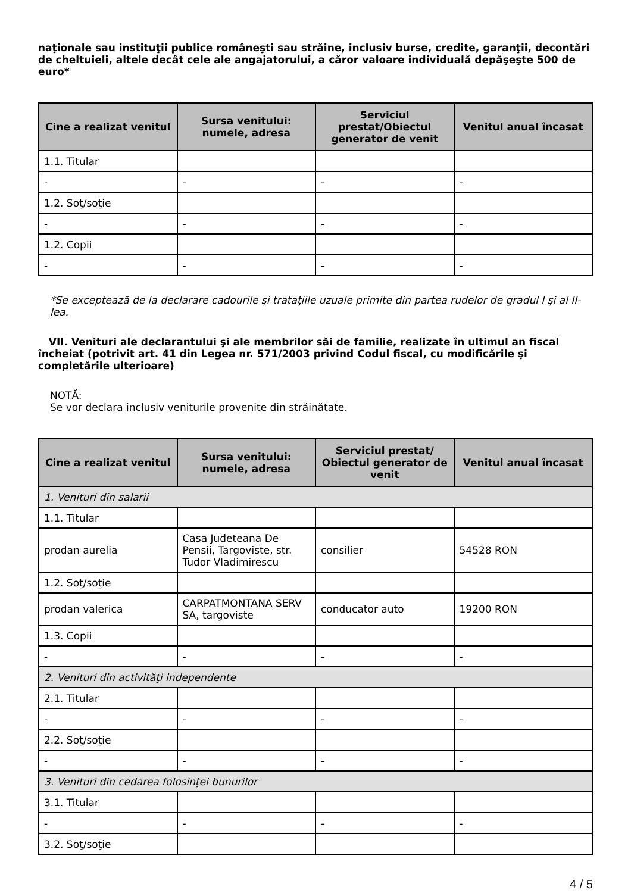naţionale sau instituţii publice româneşti sau străine, inclusiv burse, credite, garanţii, decontări de cheltuieli, altele decât cele ale angajatorului, a căror valoare individuală depăşeşte 500 de euro*
| Cine a realizat venitul | Sursa venitului: numele, adresa | Serviciul prestat/Obiectul generator de venit | Venitul anual încasat |
| --- | --- | --- | --- |
| 1.1. Titular | | | |
| - | - | - | - |
| 1.2. Soţ/soţie | | | |
| - | - | - | - |
| 1.2. Copii | | | |
| - | - | - | - |
*Se exceptează de la declarare cadourile şi trataţiile uzuale primite din partea rudelor de gradul I şi al II-lea.
VII. Venituri ale declarantului şi ale membrilor săi de familie, realizate în ultimul an fiscal încheiat (potrivit art. 41 din Legea nr. 571/2003 privind Codul fiscal, cu modificările şi completările ulterioare)
NOTĂ:
Se vor declara inclusiv veniturile provenite din străinătate.
| Cine a realizat venitul | Sursa venitului: numele, adresa | Serviciul prestat/ Obiectul generator de venit | Venitul anual încasat |
| --- | --- | --- | --- |
| 1. Venituri din salarii | | | |
| 1.1. Titular | | | |
| prodan aurelia | Casa Judeteana De Pensii, Targoviste, str. Tudor Vladimirescu | consilier | 54528 RON |
| 1.2. Soţ/soţie | | | |
| prodan valerica | CARPATMONTANA SERV SA, targoviste | conducator auto | 19200 RON |
| 1.3. Copii | | | |
| - | - | - | - |
| 2. Venituri din activităţi independente | | | |
| 2.1. Titular | | | |
| - | - | - | - |
| 2.2. Soţ/soţie | | | |
| - | - | - | - |
| 3. Venituri din cedarea folosinţei bunurilor | | | |
| 3.1. Titular | | | |
| - | - | - | - |
| 3.2. Soţ/soţie | | | |
4 / 5